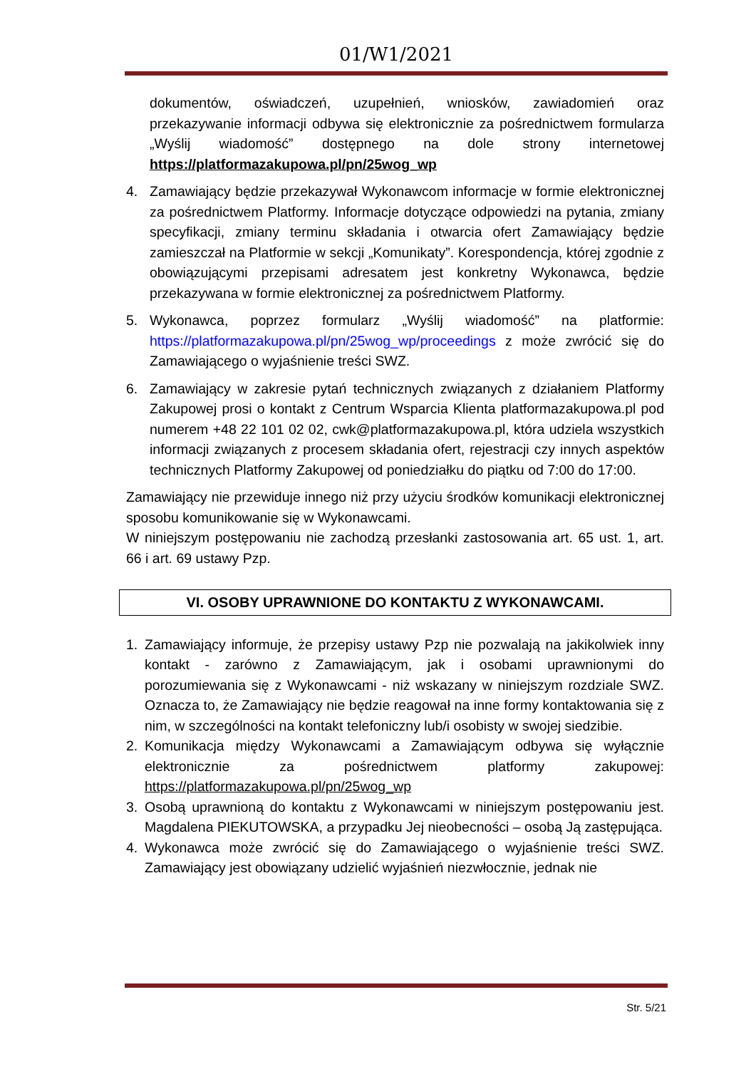01/W1/2021
dokumentów, oświadczeń, uzupełnień, wniosków, zawiadomień oraz przekazywanie informacji odbywa się elektronicznie za pośrednictwem formularza „Wyślij wiadomość” dostępnego na dole strony internetowej https://platformazakupowa.pl/pn/25wog_wp
4. Zamawiający będzie przekazywał Wykonawcom informacje w formie elektronicznej za pośrednictwem Platformy. Informacje dotyczące odpowiedzi na pytania, zmiany specyfikacji, zmiany terminu składania i otwarcia ofert Zamawiający będzie zamieszczał na Platformie w sekcji „Komunikaty”. Korespondencja, której zgodnie z obowiązującymi przepisami adresatem jest konkretny Wykonawca, będzie przekazywana w formie elektronicznej za pośrednictwem Platformy.
5. Wykonawca, poprzez formularz „Wyślij wiadomość” na platformie: https://platformazakupowa.pl/pn/25wog_wp/proceedings z może zwrócić się do Zamawiającego o wyjaśnienie treści SWZ.
6. Zamawiający w zakresie pytań technicznych związanych z działaniem Platformy Zakupowej prosi o kontakt z Centrum Wsparcia Klienta platformazakupowa.pl pod numerem +48 22 101 02 02, cwk@platformazakupowa.pl, która udziela wszystkich informacji związanych z procesem składania ofert, rejestracji czy innych aspektów technicznych Platformy Zakupowej od poniedziałku do piątku od 7:00 do 17:00.
Zamawiający nie przewiduje innego niż przy użyciu środków komunikacji elektronicznej sposobu komunikowanie się w Wykonawcami.
W niniejszym postępowaniu nie zachodzą przesłanki zastosowania art. 65 ust. 1, art. 66 i art. 69 ustawy Pzp.
VI. OSOBY UPRAWNIONE DO KONTAKTU Z WYKONAWCAMI.
1. Zamawiający informuje, że przepisy ustawy Pzp nie pozwalają na jakikolwiek inny kontakt - zarówno z Zamawiającym, jak i osobami uprawnionymi do porozumiewania się z Wykonawcami - niż wskazany w niniejszym rozdziale SWZ. Oznacza to, że Zamawiający nie będzie reagował na inne formy kontaktowania się z nim, w szczególności na kontakt telefoniczny lub/i osobisty w swojej siedzibie.
2. Komunikacja między Wykonawcami a Zamawiającym odbywa się wyłącznie elektronicznie za pośrednictwem platformy zakupowej: https://platformazakupowa.pl/pn/25wog_wp
3. Osobą uprawnioną do kontaktu z Wykonawcami w niniejszym postępowaniu jest. Magdalena PIEKUTOWSKA, a przypadku Jej nieobecności – osobą Ją zastępująca.
4. Wykonawca może zwrócić się do Zamawiającego o wyjaśnienie treści SWZ. Zamawiający jest obowiązany udzielić wyjaśnień niezwłocznie, jednak nie
Str. 5/21